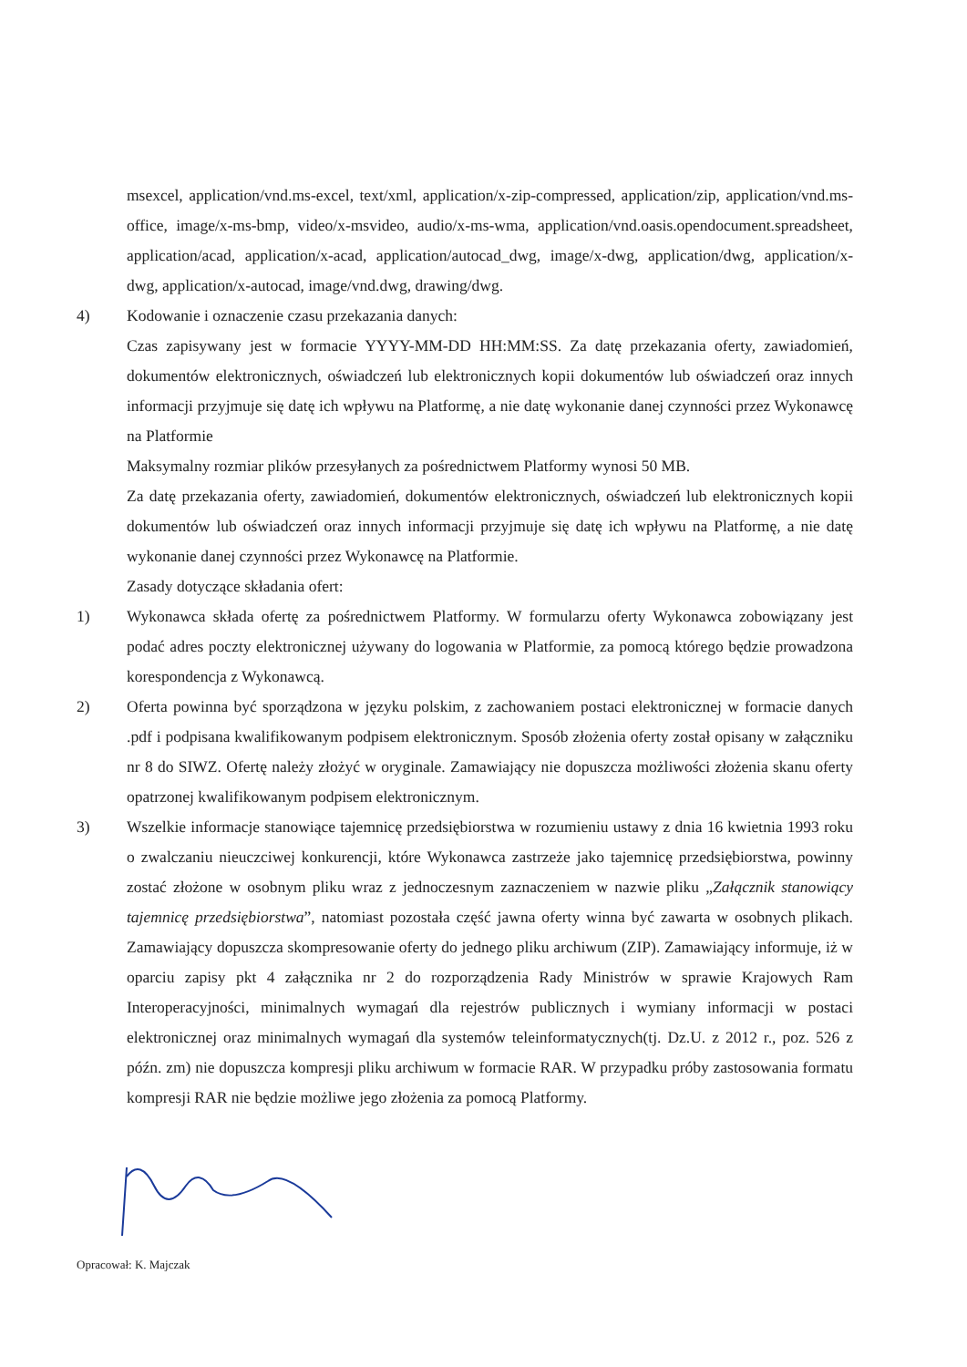msexcel, application/vnd.ms-excel, text/xml, application/x-zip-compressed, application/zip, application/vnd.ms-office, image/x-ms-bmp, video/x-msvideo, audio/x-ms-wma, application/vnd.oasis.opendocument.spreadsheet, application/acad, application/x-acad, application/autocad_dwg, image/x-dwg, application/dwg, application/x-dwg, application/x-autocad, image/vnd.dwg, drawing/dwg.
4) Kodowanie i oznaczenie czasu przekazania danych:
Czas zapisywany jest w formacie YYYY-MM-DD HH:MM:SS. Za datę przekazania oferty, zawiadomień, dokumentów elektronicznych, oświadczeń lub elektronicznych kopii dokumentów lub oświadczeń oraz innych informacji przyjmuje się datę ich wpływu na Platformę, a nie datę wykonanie danej czynności przez Wykonawcę na Platformie
Maksymalny rozmiar plików przesyłanych za pośrednictwem Platformy wynosi 50 MB.
Za datę przekazania oferty, zawiadomień, dokumentów elektronicznych, oświadczeń lub elektronicznych kopii dokumentów lub oświadczeń oraz innych informacji przyjmuje się datę ich wpływu na Platformę, a nie datę wykonanie danej czynności przez Wykonawcę na Platformie.
Zasady dotyczące składania ofert:
1) Wykonawca składa ofertę za pośrednictwem Platformy. W formularzu oferty Wykonawca zobowiązany jest podać adres poczty elektronicznej używany do logowania w Platformie, za pomocą którego będzie prowadzona korespondencja z Wykonawcą.
2) Oferta powinna być sporządzona w języku polskim, z zachowaniem postaci elektronicznej w formacie danych .pdf i podpisana kwalifikowanym podpisem elektronicznym. Sposób złożenia oferty został opisany w załączniku nr 8 do SIWZ. Ofertę należy złożyć w oryginale. Zamawiający nie dopuszcza możliwości złożenia skanu oferty opatrzonej kwalifikowanym podpisem elektronicznym.
3) Wszelkie informacje stanowiące tajemnicę przedsiębiorstwa w rozumieniu ustawy z dnia 16 kwietnia 1993 roku o zwalczaniu nieuczciwej konkurencji, które Wykonawca zastrzeże jako tajemnicę przedsiębiorstwa, powinny zostać złożone w osobnym pliku wraz z jednoczesnym zaznaczeniem w nazwie pliku „Załącznik stanowiący tajemnicę przedsiębiorstwa”, natomiast pozostała część jawna oferty winna być zawarta w osobnych plikach. Zamawiający dopuszcza skompresowanie oferty do jednego pliku archiwum (ZIP). Zamawiający informuje, iż w oparciu zapisy pkt 4 załącznika nr 2 do rozporządzenia Rady Ministrów w sprawie Krajowych Ram Interoperacyjności, minimalnych wymagań dla rejestrów publicznych i wymiany informacji w postaci elektronicznej oraz minimalnych wymagań dla systemów teleinformatycznych(tj. Dz.U. z 2012 r., poz. 526 z późn. zm) nie dopuszcza kompresji pliku archiwum w formacie RAR. W przypadku próby zastosowania formatu kompresji RAR nie będzie możliwe jego złożenia za pomocą Platformy.
Opracował: K. Majczak